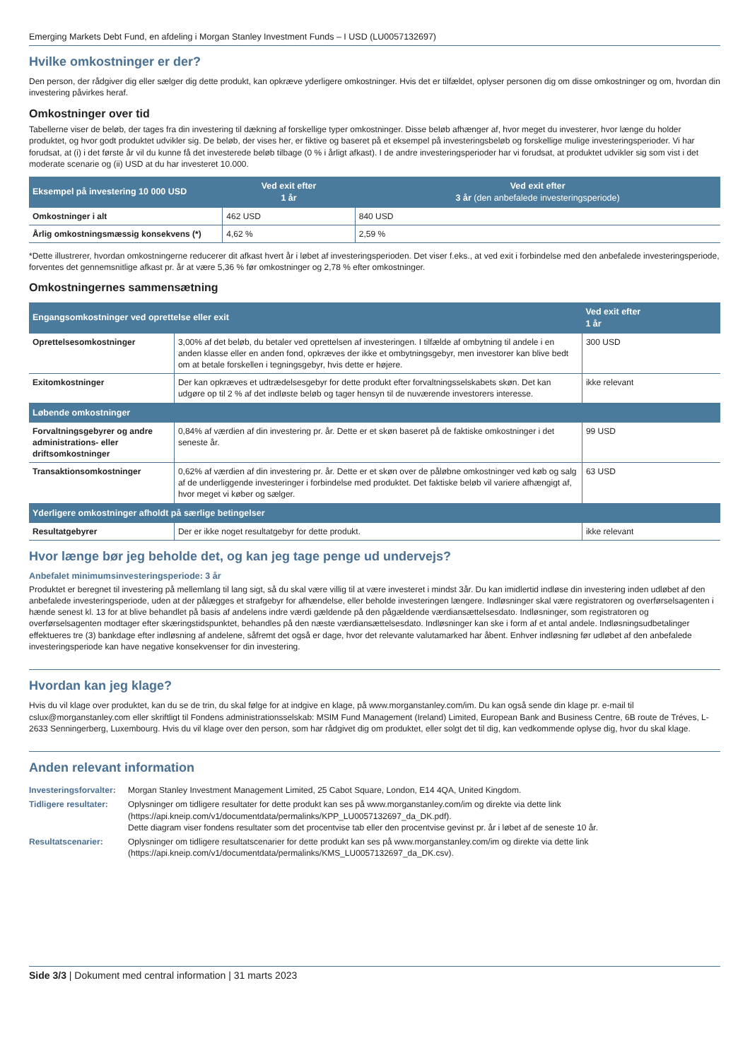Emerging Markets Debt Fund, en afdeling i Morgan Stanley Investment Funds – I USD (LU0057132697)
Hvilke omkostninger er der?
Den person, der rådgiver dig eller sælger dig dette produkt, kan opkræve yderligere omkostninger. Hvis det er tilfældet, oplyser personen dig om disse omkostninger og om, hvordan din investering påvirkes heraf.
Omkostninger over tid
Tabellerne viser de beløb, der tages fra din investering til dækning af forskellige typer omkostninger. Disse beløb afhænger af, hvor meget du investerer, hvor længe du holder produktet, og hvor godt produktet udvikler sig. De beløb, der vises her, er fiktive og baseret på et eksempel på investeringsbeløb og forskellige mulige investeringsperioder. Vi har forudsat, at (i) i det første år vil du kunne få det investerede beløb tilbage (0 % i årligt afkast). I de andre investeringsperioder har vi forudsat, at produktet udvikler sig som vist i det moderate scenarie og (ii) USD at du har investeret 10.000.
| Eksempel på investering 10 000 USD | Ved exit efter 1 år | Ved exit efter 3 år (den anbefalede investeringsperiode) |
| --- | --- | --- |
| Omkostninger i alt | 462 USD | 840 USD |
| Årlig omkostningsmæssig konsekvens (*) | 4,62 % | 2,59 % |
*Dette illustrerer, hvordan omkostningerne reducerer dit afkast hvert år i løbet af investeringsperioden. Det viser f.eks., at ved exit i forbindelse med den anbefalede investeringsperiode, forventes det gennemsnitlige afkast pr. år at være 5,36 % før omkostninger og 2,78 % efter omkostninger.
Omkostningernes sammensætning
| Engangsomkostninger ved oprettelse eller exit | | Ved exit efter 1 år |
| --- | --- | --- |
| Oprettelsesomkostninger | 3,00% af det beløb, du betaler ved oprettelsen af investeringen. I tilfælde af ombytning til andele i en anden klasse eller en anden fond, opkræves der ikke et ombytningsgebyr, men investorer kan blive bedt om at betale forskellen i tegningsgebyr, hvis dette er højere. | 300 USD |
| Exitomkostninger | Der kan opkræves et udtrædelsesgebyr for dette produkt efter forvaltningsselskabets skøn. Det kan udgøre op til 2 % af det indløste beløb og tager hensyn til de nuværende investorers interesse. | ikke relevant |
| Løbende omkostninger | | |
| Forvaltningsgebyrer og andre administrations- eller driftsomkostninger | 0,84% af værdien af din investering pr. år. Dette er et skøn baseret på de faktiske omkostninger i det seneste år. | 99 USD |
| Transaktionsomkostninger | 0,62% af værdien af din investering pr. år. Dette er et skøn over de påløbne omkostninger ved køb og salg af de underliggende investeringer i forbindelse med produktet. Det faktiske beløb vil variere afhængigt af, hvor meget vi køber og sælger. | 63 USD |
| Yderligere omkostninger afholdt på særlige betingelser | | |
| Resultatgebyrer | Der er ikke noget resultatgebyr for dette produkt. | ikke relevant |
Hvor længe bør jeg beholde det, og kan jeg tage penge ud undervejs?
Anbefalet minimumsinvesteringsperiode: 3 år
Produktet er beregnet til investering på mellemlang til lang sigt, så du skal være villig til at være investeret i mindst 3år. Du kan imidlertid indløse din investering inden udløbet af den anbefalede investeringsperiode, uden at der pålægges et strafgebyr for afhændelse, eller beholde investeringen længere. Indløsninger skal være registratoren og overførselsagenten i hænde senest kl. 13 for at blive behandlet på basis af andelens indre værdi gældende på den pågældende værdiansættelsesdato. Indløsninger, som registratoren og overførselsagenten modtager efter skæringstidspunktet, behandles på den næste værdiansættelsesdato. Indløsninger kan ske i form af et antal andele. Indløsningsudbetalinger effektueres tre (3) bankdage efter indløsning af andelene, såfremt det også er dage, hvor det relevante valutamarked har åbent. Enhver indløsning før udløbet af den anbefalede investeringsperiode kan have negative konsekvenser for din investering.
Hvordan kan jeg klage?
Hvis du vil klage over produktet, kan du se de trin, du skal følge for at indgive en klage, på www.morganstanley.com/im. Du kan også sende din klage pr. e-mail til cslux@morganstanley.com eller skriftligt til Fondens administrationsselskab: MSIM Fund Management (Ireland) Limited, European Bank and Business Centre, 6B route de Tréves, L-2633 Senningerberg, Luxembourg. Hvis du vil klage over den person, som har rådgivet dig om produktet, eller solgt det til dig, kan vedkommende oplyse dig, hvor du skal klage.
Anden relevant information
| Investeringsforvalter: | Morgan Stanley Investment Management Limited, 25 Cabot Square, London, E14 4QA, United Kingdom. |
| Tidligere resultater: | Oplysninger om tidligere resultater for dette produkt kan ses på www.morganstanley.com/im og direkte via dette link (https://api.kneip.com/v1/documentdata/permalinks/KPP_LU0057132697_da_DK.pdf). Dette diagram viser fondens resultater som det procentvise tab eller den procentvise gevinst pr. år i løbet af de seneste 10 år. |
| Resultatscenarier: | Oplysninger om tidligere resultatscenarier for dette produkt kan ses på www.morganstanley.com/im og direkte via dette link (https://api.kneip.com/v1/documentdata/permalinks/KMS_LU0057132697_da_DK.csv). |
Side 3/3 | Dokument med central information | 31 marts 2023